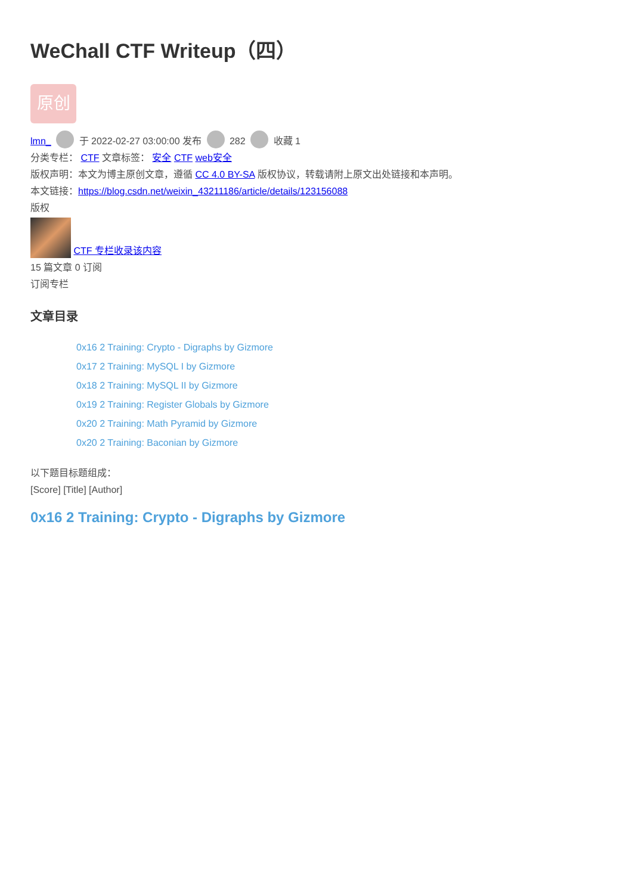WeChall CTF Writeup（四）
原创
lmn_ 于 2022-02-27 03:00:00 发布 282 收藏 1
分类专栏： CTF 文章标签： 安全 CTF web安全
版权声明：本文为博主原创文章，遵循 CC 4.0 BY-SA 版权协议，转载请附上原文出处链接和本声明。
本文链接：https://blog.csdn.net/weixin_43211186/article/details/123156088
版权
CTF 专栏收录该内容
15 篇文章 0 订阅
订阅专栏
文章目录
0x16 2 Training: Crypto - Digraphs by Gizmore
0x17 2 Training: MySQL I by Gizmore
0x18 2 Training: MySQL II by Gizmore
0x19 2 Training: Register Globals by Gizmore
0x20 2 Training: Math Pyramid by Gizmore
0x20 2 Training: Baconian by Gizmore
以下题目标题组成：
[Score] [Title] [Author]
0x16 2 Training: Crypto - Digraphs by Gizmore